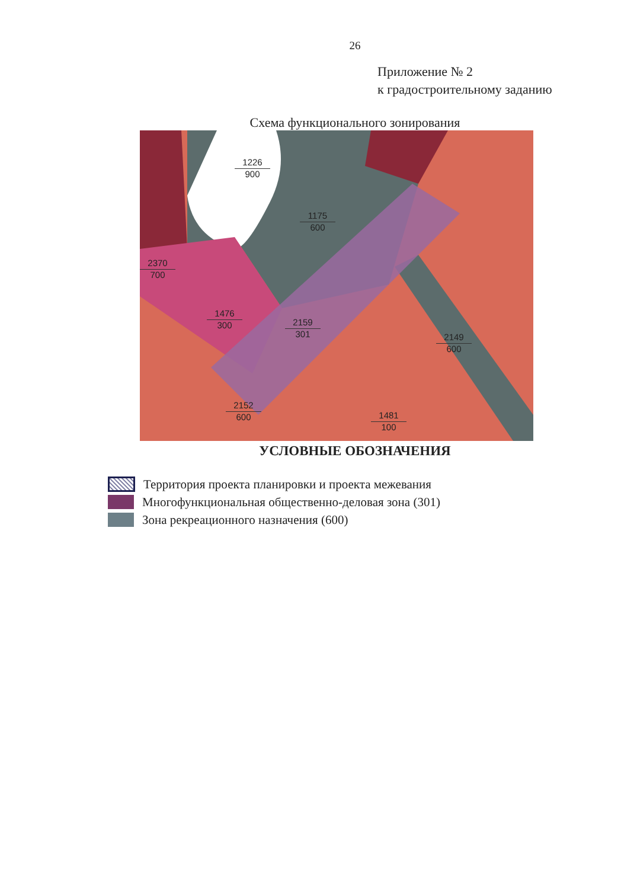26
Приложение № 2
к градостроительному заданию
Схема функционального зонирования
1226
900
1175
600
2370
700
1476
300
2159
301
2149
600
2152
600
1481
100
УСЛОВНЫЕ ОБОЗНАЧЕНИЯ
Территория проекта планировки и проекта межевания
Многофункциональная общественно-деловая зона (301)
Зона рекреационного назначения (600)